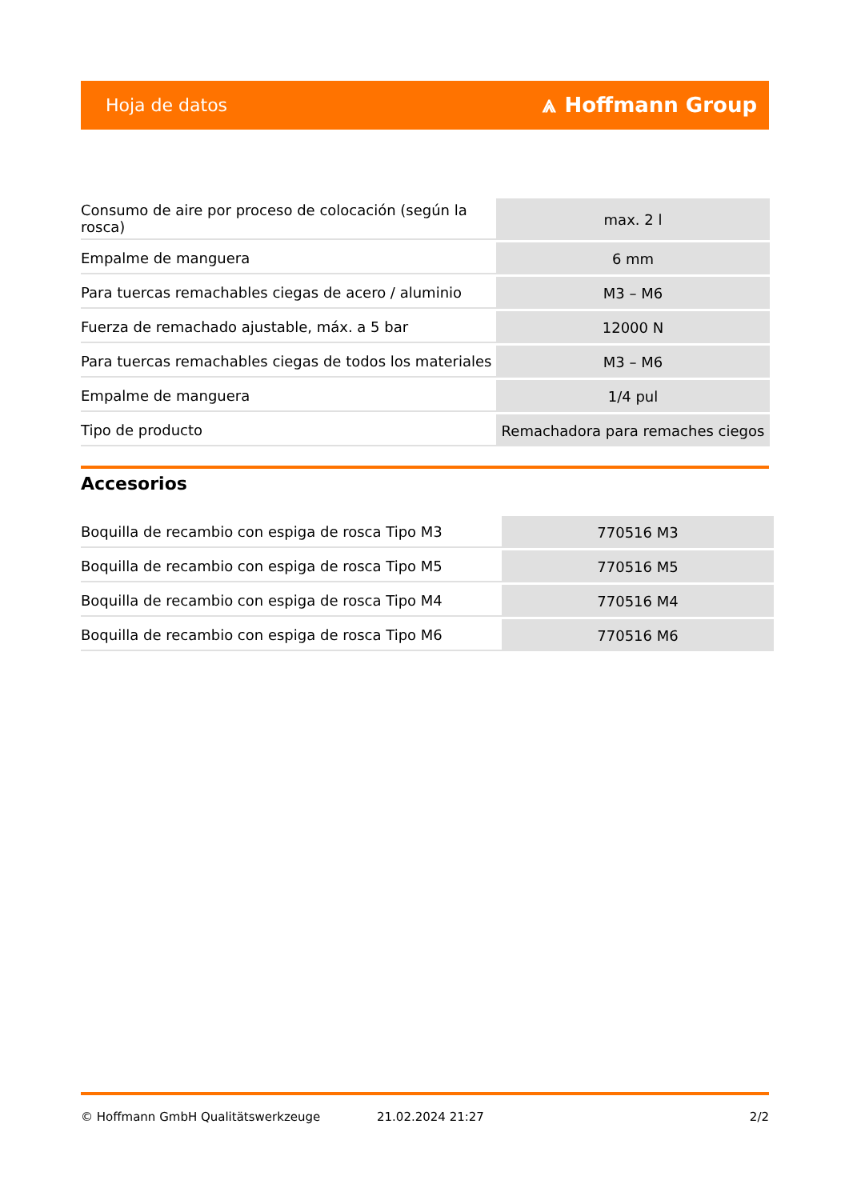Hoja de datos ⩓ Hoffmann Group
| Consumo de aire por proceso de colocación (según la rosca) | max. 2 l |
| Empalme de manguera | 6 mm |
| Para tuercas remachables ciegas de acero / aluminio | M3 – M6 |
| Fuerza de remachado ajustable, máx. a 5 bar | 12000 N |
| Para tuercas remachables ciegas de todos los materiales | M3 – M6 |
| Empalme de manguera | 1/4 pul |
| Tipo de producto | Remachadora para remaches ciegos |
Accesorios
| Boquilla de recambio con espiga de rosca Tipo M3 | 770516 M3 |
| Boquilla de recambio con espiga de rosca Tipo M5 | 770516 M5 |
| Boquilla de recambio con espiga de rosca Tipo M4 | 770516 M4 |
| Boquilla de recambio con espiga de rosca Tipo M6 | 770516 M6 |
© Hoffmann GmbH Qualitätswerkzeuge 21.02.2024 21:27 2/2